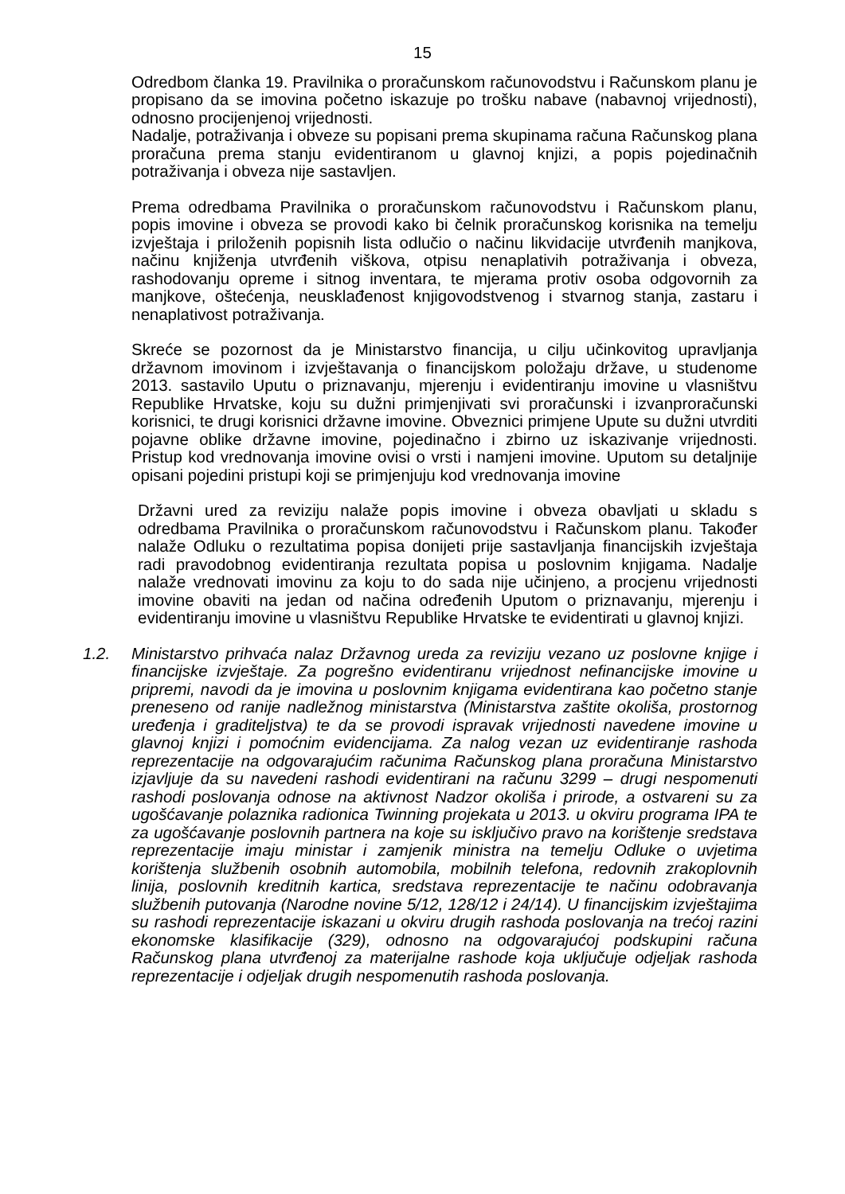15
Odredbom članka 19. Pravilnika o proračunskom računovodstvu i Računskom planu je propisano da se imovina početno iskazuje po trošku nabave (nabavnoj vrijednosti), odnosno procijenjenoj vrijednosti.
Nadalje, potraživanja i obveze su popisani prema skupinama računa Računskog plana proračuna prema stanju evidentiranom u glavnoj knjizi, a popis pojedinačnih potraživanja i obveza nije sastavljen.
Prema odredbama Pravilnika o proračunskom računovodstvu i Računskom planu, popis imovine i obveza se provodi kako bi čelnik proračunskog korisnika na temelju izvještaja i priloženih popisnih lista odlučio o načinu likvidacije utvrđenih manjkova, načinu knjiženja utvrđenih viškova, otpisu nenaplativih potraživanja i obveza, rashodovanju opreme i sitnog inventara, te mjerama protiv osoba odgovornih za manjkove, oštećenja, neusklađenost knjigovodstvenog i stvarnog stanja, zastaru i nenaplativost potraživanja.
Skreće se pozornost da je Ministarstvo financija, u cilju učinkovitog upravljanja državnom imovinom i izvještavanja o financijskom položaju države, u studenome 2013. sastavilo Uputu o priznavanju, mjerenju i evidentiranju imovine u vlasništvu Republike Hrvatske, koju su dužni primjenjivati svi proračunski i izvanproračunski korisnici, te drugi korisnici državne imovine. Obveznici primjene Upute su dužni utvrditi pojavne oblike državne imovine, pojedinačno i zbirno uz iskazivanje vrijednosti. Pristup kod vrednovanja imovine ovisi o vrsti i namjeni imovine. Uputom su detaljnije opisani pojedini pristupi koji se primjenjuju kod vrednovanja imovine
Državni ured za reviziju nalaže popis imovine i obveza obavljati u skladu s odredbama Pravilnika o proračunskom računovodstvu i Računskom planu. Također nalaže Odluku o rezultatima popisa donijeti prije sastavljanja financijskih izvještaja radi pravodobnog evidentiranja rezultata popisa u poslovnim knjigama. Nadalje nalaže vrednovati imovinu za koju to do sada nije učinjeno, a procjenu vrijednosti imovine obaviti na jedan od načina određenih Uputom o priznavanju, mjerenju i evidentiranju imovine u vlasništvu Republike Hrvatske te evidentirati u glavnoj knjizi.
1.2. Ministarstvo prihvaća nalaz Državnog ureda za reviziju vezano uz poslovne knjige i financijske izvještaje. Za pogrešno evidentiranu vrijednost nefinancijske imovine u pripremi, navodi da je imovina u poslovnim knjigama evidentirana kao početno stanje preneseno od ranije nadležnog ministarstva (Ministarstva zaštite okoliša, prostornog uređenja i graditeljstva) te da se provodi ispravak vrijednosti navedene imovine u glavnoj knjizi i pomoćnim evidencijama. Za nalog vezan uz evidentiranje rashoda reprezentacije na odgovarajućim računima Računskog plana proračuna Ministarstvo izjavljuje da su navedeni rashodi evidentirani na računu 3299 – drugi nespomenuti rashodi poslovanja odnose na aktivnost Nadzor okoliša i prirode, a ostvareni su za ugošćavanje polaznika radionica Twinning projekata u 2013. u okviru programa IPA te za ugošćavanje poslovnih partnera na koje su isključivo pravo na korištenje sredstava reprezentacije imaju ministar i zamjenik ministra na temelju Odluke o uvjetima korištenja službenih osobnih automobila, mobilnih telefona, redovnih zrakoplovnih linija, poslovnih kreditnih kartica, sredstava reprezentacije te načinu odobravanja službenih putovanja (Narodne novine 5/12, 128/12 i 24/14). U financijskim izvještajima su rashodi reprezentacije iskazani u okviru drugih rashoda poslovanja na trećoj razini ekonomske klasifikacije (329), odnosno na odgovarajućoj podskupini računa Računskog plana utvrđenoj za materijalne rashode koja uključuje odjeljak rashoda reprezentacije i odjeljak drugih nespomenutih rashoda poslovanja.